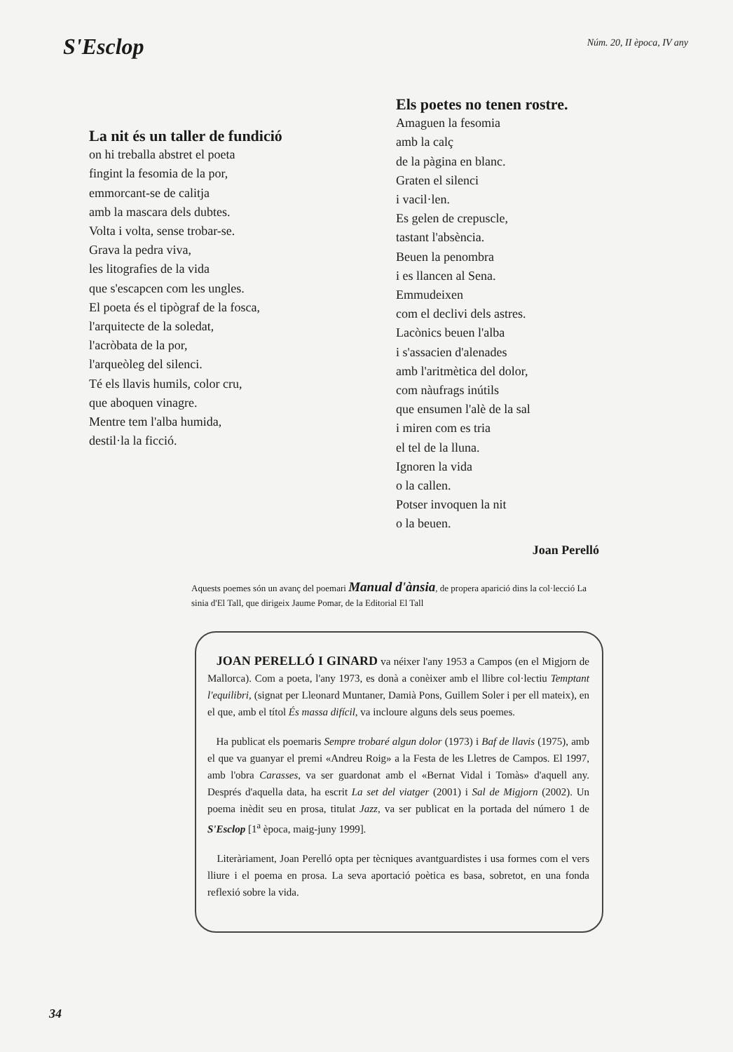S'Esclop
Núm. 20, II època, IV any
La nit és un taller de fundició
on hi treballa abstret el poeta
fingint la fesomia de la por,
emmorcant-se de calitja
amb la mascara dels dubtes.
Volta i volta, sense trobar-se.
Grava la pedra viva,
les litografies de la vida
que s'escapcen com les ungles.
El poeta és el tipògraf de la fosca,
l'arquitecte de la soledat,
l'acròbata de la por,
l'arqueòleg del silenci.
Té els llavis humils, color cru,
que aboquen vinagre.
Mentre tem l'alba humida,
destil·la la ficció.
Els poetes no tenen rostre.
Amaguen la fesomia
amb la calç
de la pàgina en blanc.
Graten el silenci
i vacil·len.
Es gelen de crepuscle,
tastant l'absència.
Beuen la penombra
i es llancen al Sena.
Emmudeixen
com el declivi dels astres.
Lacònics beuen l'alba
i s'assacien d'alenades
amb l'aritmètica del dolor,
com nàufrags inútils
que ensumen l'alè de la sal
i miren com es tria
el tel de la lluna.
Ignoren la vida
o la callen.
Potser invoquen la nit
o la beuen.
Joan Perelló
Aquests poemes són un avanç del poemari Manual d'ànsia, de propera aparició dins la col·lecció La sinia d'El Tall, que dirigeix Jaume Pomar, de la Editorial El Tall
JOAN PERELLÓ I GINARD va néixer l'any 1953 a Campos (en el Migjorn de Mallorca). Com a poeta, l'any 1973, es donà a conèixer amb el llibre col·lectiu Temptant l'equilibri, (signat per Lleonard Muntaner, Damià Pons, Guillem Soler i per ell mateix), en el que, amb el títol És massa difícil, va incloure alguns dels seus poemes.
Ha publicat els poemaris Sempre trobaré algun dolor (1973) i Baf de llavis (1975), amb el que va guanyar el premi «Andreu Roig» a la Festa de les Lletres de Campos. El 1997, amb l'obra Carasses, va ser guardonat amb el «Bernat Vidal i Tomàs» d'aquell any. Després d'aquella data, ha escrit La set del viatger (2001) i Sal de Migjorn (2002). Un poema inèdit seu en prosa, titulat Jazz, va ser publicat en la portada del número 1 de S'Esclop [1<sup>a</sup> època, maig-juny 1999].
Literàriament, Joan Perelló opta per tècniques avantguardistes i usa formes com el vers lliure i el poema en prosa. La seva aportació poètica es basa, sobretot, en una fonda reflexió sobre la vida.
34